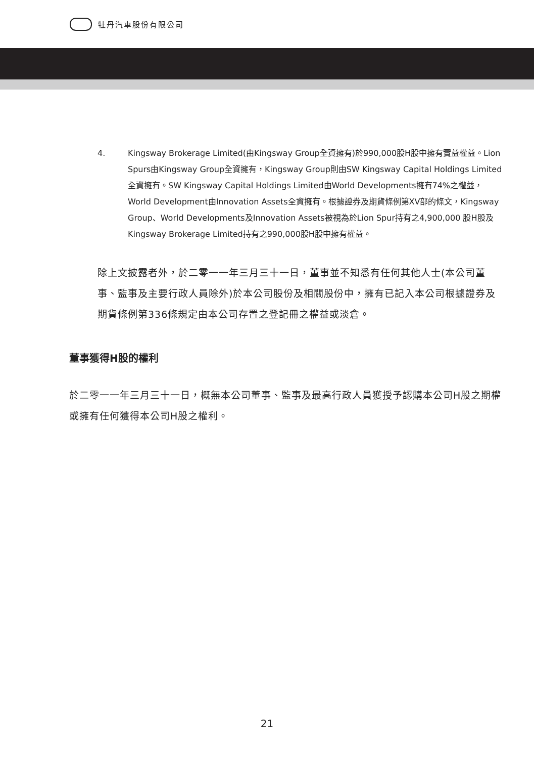牡丹汽車股份有限公司
4. Kingsway Brokerage Limited(由Kingsway Group全資擁有)於990,000股H股中擁有實益權益。Lion Spurs由Kingsway Group全資擁有，Kingsway Group則由SW Kingsway Capital Holdings Limited全資擁有。SW Kingsway Capital Holdings Limited由World Developments擁有74%之權益，World Development由Innovation Assets全資擁有。根據證券及期貨條例第XV部的條文，Kingsway Group、World Developments及Innovation Assets被視為於Lion Spur持有之4,900,000 股H股及Kingsway Brokerage Limited持有之990,000股H股中擁有權益。
除上文披露者外，於二零一一年三月三十一日，董事並不知悉有任何其他人士(本公司董事、監事及主要行政人員除外)於本公司股份及相關股份中，擁有已記入本公司根據證券及期貨條例第336條規定由本公司存置之登記冊之權益或淡倉。
董事獲得H股的權利
於二零一一年三月三十一日，概無本公司董事、監事及最高行政人員獲授予認購本公司H股之期權或擁有任何獲得本公司H股之權利。
21